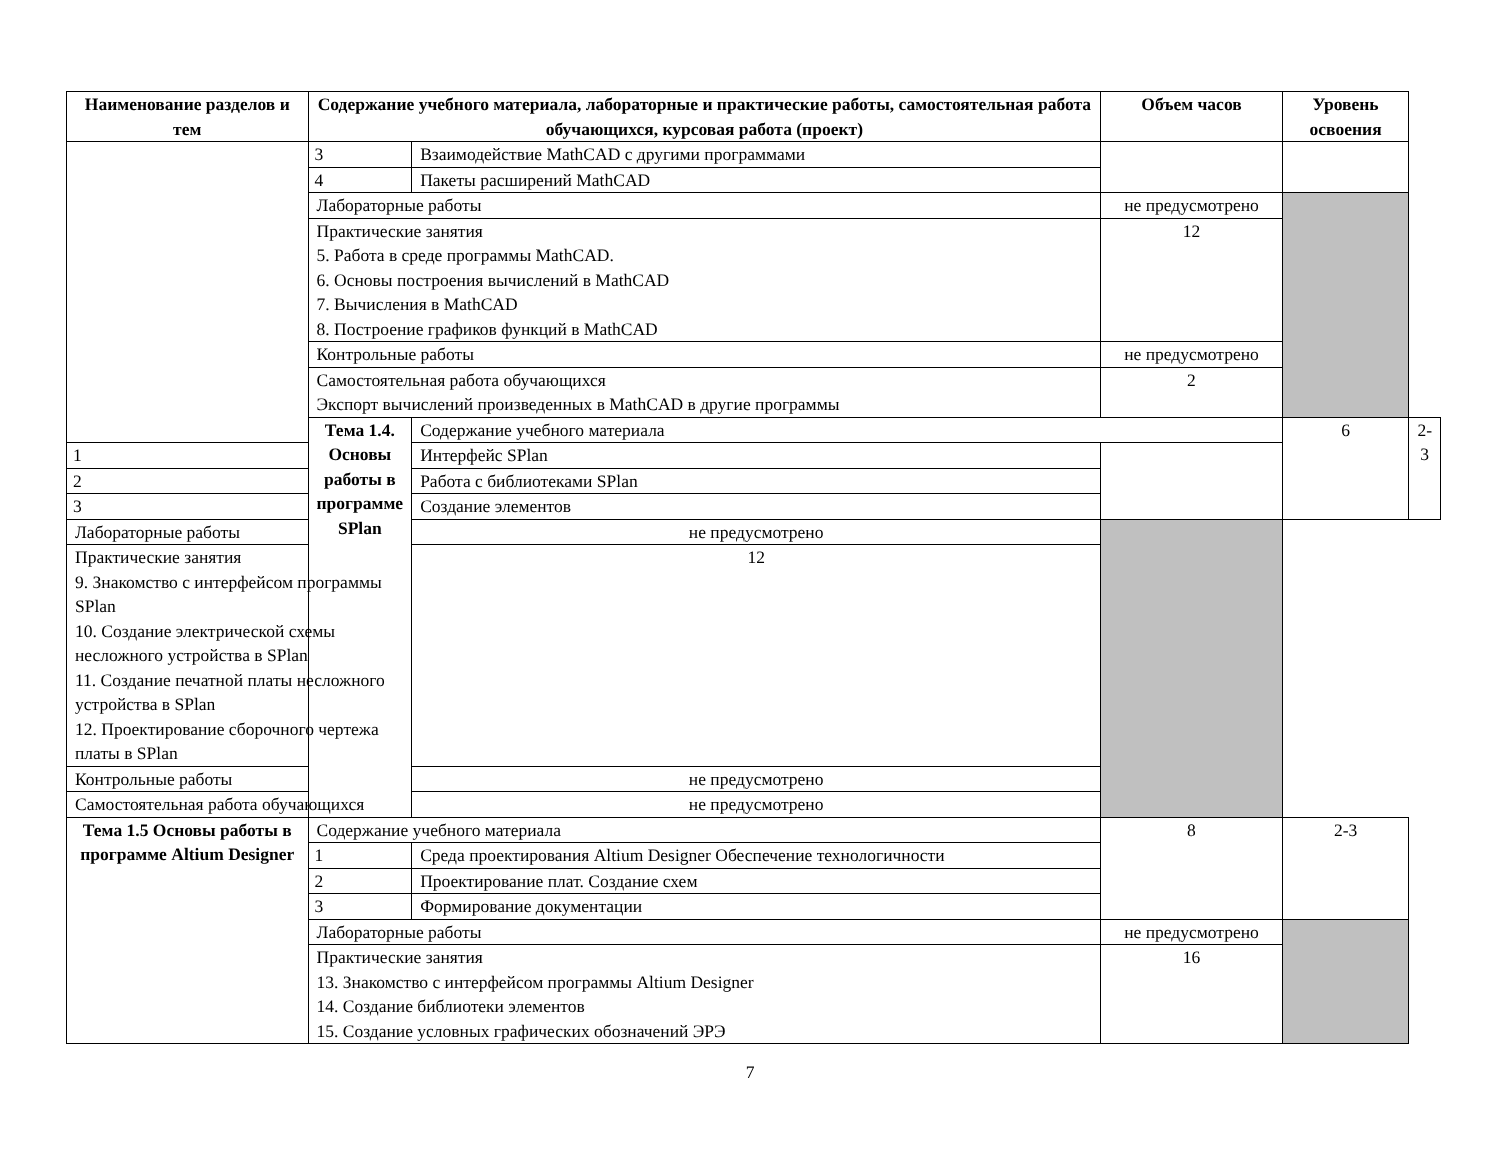| Наименование разделов и тем | Содержание учебного материала, лабораторные и практические работы, самостоятельная работа обучающихся, курсовая работа (проект) | | Объем часов | Уровень освоения | |
| --- | --- | --- | --- | --- | --- |
| | 3 | Взаимодействие MathCAD с другими программами | | | |
| | 4 | Пакеты расширений MathCAD | | | |
| | Лабораторные работы | | не предусмотрено | | |
| | Практические занятия 5. Работа в среде программы MathCAD. 6. Основы построения вычислений в MathCAD 7. Вычисления в MathCAD 8. Построение графиков функций в MathCAD | | 12 | | |
| | Контрольные работы | | не предусмотрено | | |
| | Самостоятельная работа обучающихся Экспорт вычислений произведенных в MathCAD в другие программы | | 2 | | |
| | Тема 1.4. Основы работы в программе SPlan | Содержание учебного материала | | 6 | 2-3 |
| 1 | | Интерфейс SPlan | | | |
| 2 | | Работа с библиотеками SPlan | | | |
| 3 | | Создание элементов | | | |
| Лабораторные работы | | не предусмотрено | | | |
| Практические занятия 9. Знакомство с интерфейсом программы SPlan 10. Создание электрической схемы несложного устройства в SPlan 11. Создание печатной платы несложного устройства в SPlan 12. Проектирование сборочного чертежа платы в SPlan | | 12 | | | |
| Контрольные работы | | не предусмотрено | | | |
| Самостоятельная работа обучающихся | | не предусмотрено | | | |
| Тема 1.5 Основы работы в программе Altium Designer | Содержание учебного материала | | 8 | 2-3 | |
| | 1 | Среда проектирования Altium Designer Обеспечение технологичности | | | |
| | 2 | Проектирование плат. Создание схем | | | |
| | 3 | Формирование документации | | | |
| | Лабораторные работы | | не предусмотрено | | |
| | Практические занятия 13. Знакомство с интерфейсом программы Altium Designer 14. Создание библиотеки элементов 15. Создание условных графических обозначений ЭРЭ | | 16 | | |
7